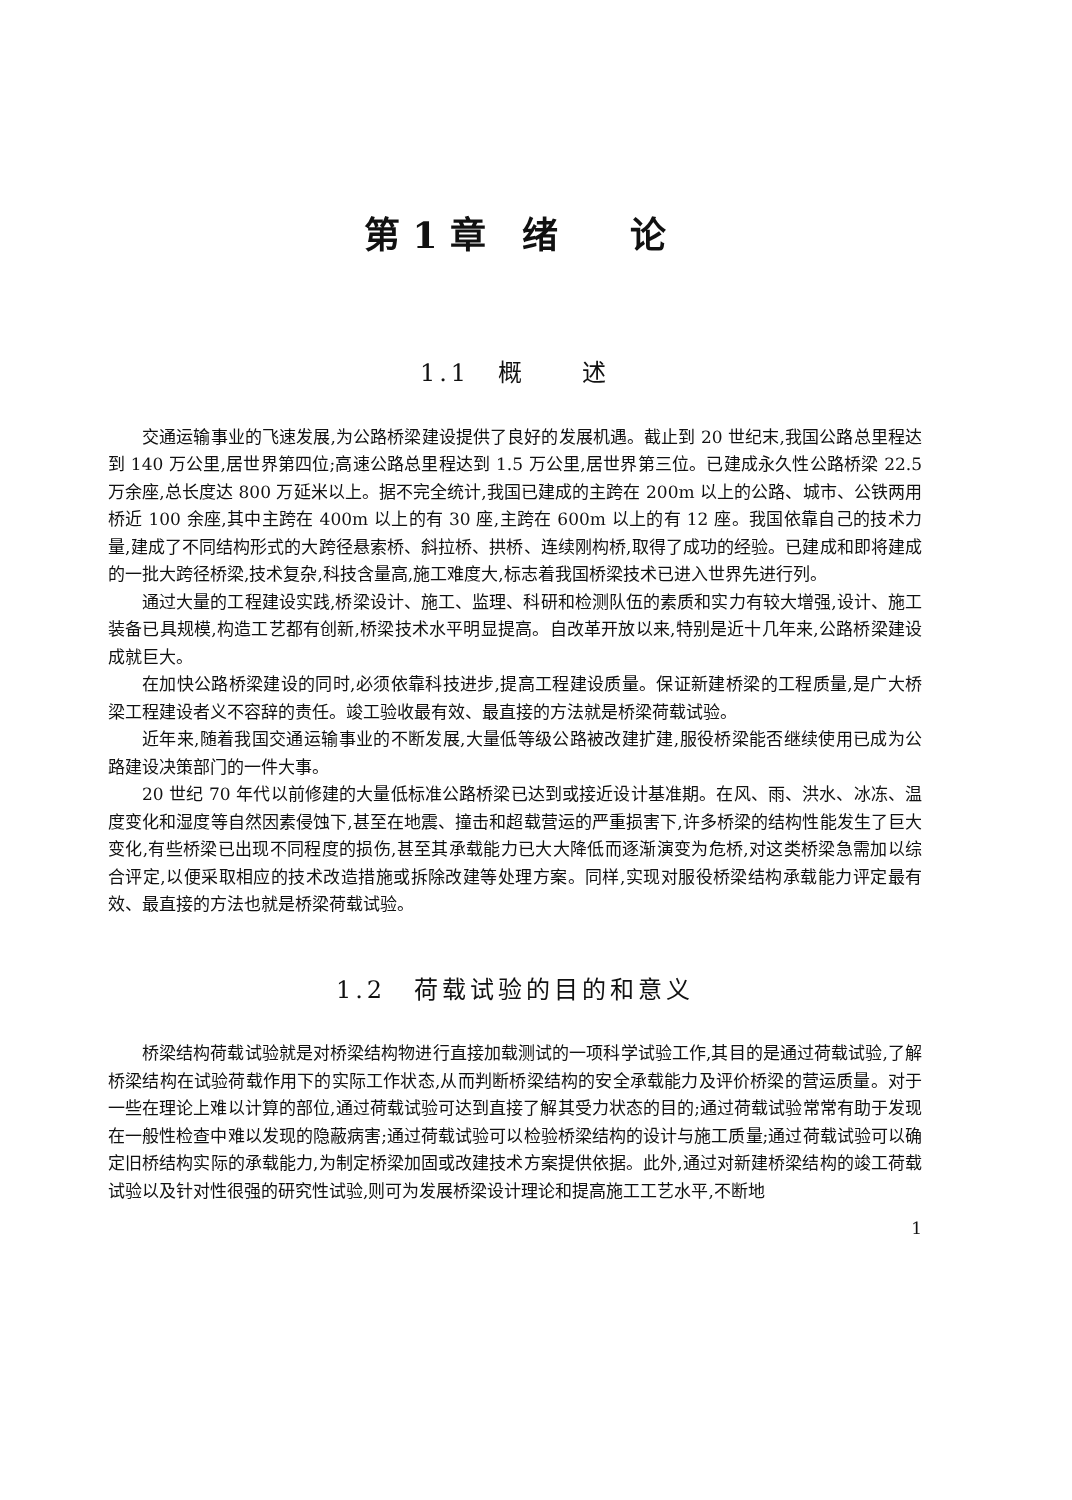第 1 章　绪　　论
1.1　概　　述
交通运输事业的飞速发展,为公路桥梁建设提供了良好的发展机遇。截止到 20 世纪末,我国公路总里程达到 140 万公里,居世界第四位;高速公路总里程达到 1.5 万公里,居世界第三位。已建成永久性公路桥梁 22.5 万余座,总长度达 800 万延米以上。据不完全统计,我国已建成的主跨在 200m 以上的公路、城市、公铁两用桥近 100 余座,其中主跨在 400m 以上的有 30 座,主跨在 600m 以上的有 12 座。我国依靠自己的技术力量,建成了不同结构形式的大跨径悬索桥、斜拉桥、拱桥、连续刚构桥,取得了成功的经验。已建成和即将建成的一批大跨径桥梁,技术复杂,科技含量高,施工难度大,标志着我国桥梁技术已进入世界先进行列。
通过大量的工程建设实践,桥梁设计、施工、监理、科研和检测队伍的素质和实力有较大增强,设计、施工装备已具规模,构造工艺都有创新,桥梁技术水平明显提高。自改革开放以来,特别是近十几年来,公路桥梁建设成就巨大。
在加快公路桥梁建设的同时,必须依靠科技进步,提高工程建设质量。保证新建桥梁的工程质量,是广大桥梁工程建设者义不容辞的责任。竣工验收最有效、最直接的方法就是桥梁荷载试验。
近年来,随着我国交通运输事业的不断发展,大量低等级公路被改建扩建,服役桥梁能否继续使用已成为公路建设决策部门的一件大事。
20 世纪 70 年代以前修建的大量低标准公路桥梁已达到或接近设计基准期。在风、雨、洪水、冰冻、温度变化和湿度等自然因素侵蚀下,甚至在地震、撞击和超载营运的严重损害下,许多桥梁的结构性能发生了巨大变化,有些桥梁已出现不同程度的损伤,甚至其承载能力已大大降低而逐渐演变为危桥,对这类桥梁急需加以综合评定,以便采取相应的技术改造措施或拆除改建等处理方案。同样,实现对服役桥梁结构承载能力评定最有效、最直接的方法也就是桥梁荷载试验。
1.2　荷载试验的目的和意义
桥梁结构荷载试验就是对桥梁结构物进行直接加载测试的一项科学试验工作,其目的是通过荷载试验,了解桥梁结构在试验荷载作用下的实际工作状态,从而判断桥梁结构的安全承载能力及评价桥梁的营运质量。对于一些在理论上难以计算的部位,通过荷载试验可达到直接了解其受力状态的目的;通过荷载试验常常有助于发现在一般性检查中难以发现的隐蔽病害;通过荷载试验可以检验桥梁结构的设计与施工质量;通过荷载试验可以确定旧桥结构实际的承载能力,为制定桥梁加固或改建技术方案提供依据。此外,通过对新建桥梁结构的竣工荷载试验以及针对性很强的研究性试验,则可为发展桥梁设计理论和提高施工工艺水平,不断地
1